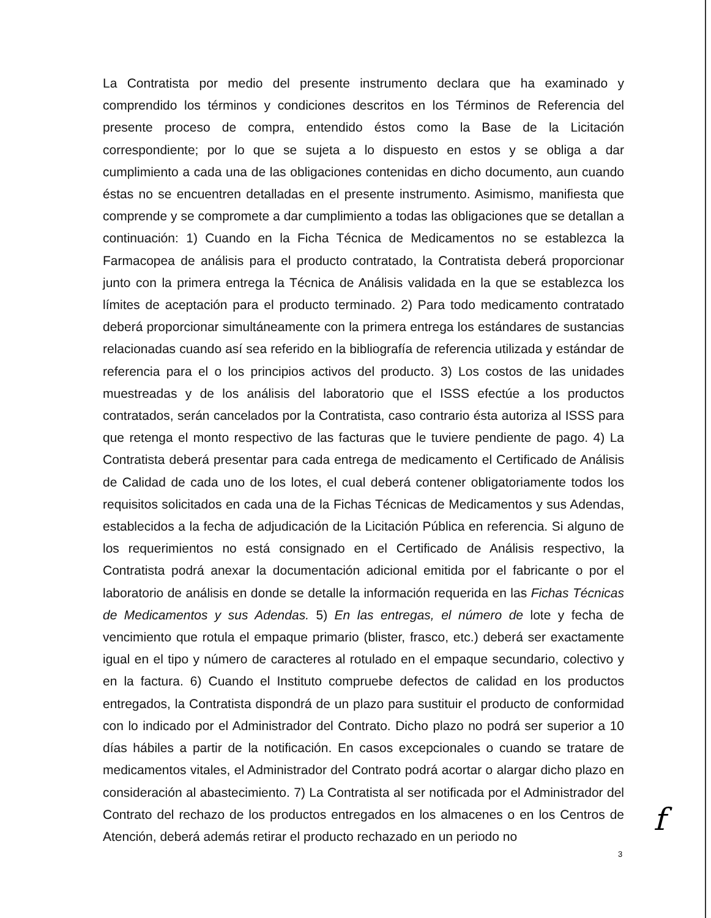La Contratista por medio del presente instrumento declara que ha examinado y comprendido los términos y condiciones descritos en los Términos de Referencia del presente proceso de compra, entendido éstos como la Base de la Licitación correspondiente; por lo que se sujeta a lo dispuesto en estos y se obliga a dar cumplimiento a cada una de las obligaciones contenidas en dicho documento, aun cuando éstas no se encuentren detalladas en el presente instrumento. Asimismo, manifiesta que comprende y se compromete a dar cumplimiento a todas las obligaciones que se detallan a continuación: 1) Cuando en la Ficha Técnica de Medicamentos no se establezca la Farmacopea de análisis para el producto contratado, la Contratista deberá proporcionar junto con la primera entrega la Técnica de Análisis validada en la que se establezca los límites de aceptación para el producto terminado. 2) Para todo medicamento contratado deberá proporcionar simultáneamente con la primera entrega los estándares de sustancias relacionadas cuando así sea referido en la bibliografía de referencia utilizada y estándar de referencia para el o los principios activos del producto. 3) Los costos de las unidades muestreadas y de los análisis del laboratorio que el ISSS efectúe a los productos contratados, serán cancelados por la Contratista, caso contrario ésta autoriza al ISSS para que retenga el monto respectivo de las facturas que le tuviere pendiente de pago. 4) La Contratista deberá presentar para cada entrega de medicamento el Certificado de Análisis de Calidad de cada uno de los lotes, el cual deberá contener obligatoriamente todos los requisitos solicitados en cada una de la Fichas Técnicas de Medicamentos y sus Adendas, establecidos a la fecha de adjudicación de la Licitación Pública en referencia. Si alguno de los requerimientos no está consignado en el Certificado de Análisis respectivo, la Contratista podrá anexar la documentación adicional emitida por el fabricante o por el laboratorio de análisis en donde se detalle la información requerida en las Fichas Técnicas de Medicamentos y sus Adendas. 5) En las entregas, el número de lote y fecha de vencimiento que rotula el empaque primario (blister, frasco, etc.) deberá ser exactamente igual en el tipo y número de caracteres al rotulado en el empaque secundario, colectivo y en la factura. 6) Cuando el Instituto compruebe defectos de calidad en los productos entregados, la Contratista dispondrá de un plazo para sustituir el producto de conformidad con lo indicado por el Administrador del Contrato. Dicho plazo no podrá ser superior a 10 días hábiles a partir de la notificación. En casos excepcionales o cuando se tratare de medicamentos vitales, el Administrador del Contrato podrá acortar o alargar dicho plazo en consideración al abastecimiento. 7) La Contratista al ser notificada por el Administrador del Contrato del rechazo de los productos entregados en los almacenes o en los Centros de Atención, deberá además retirar el producto rechazado en un periodo no
f
3